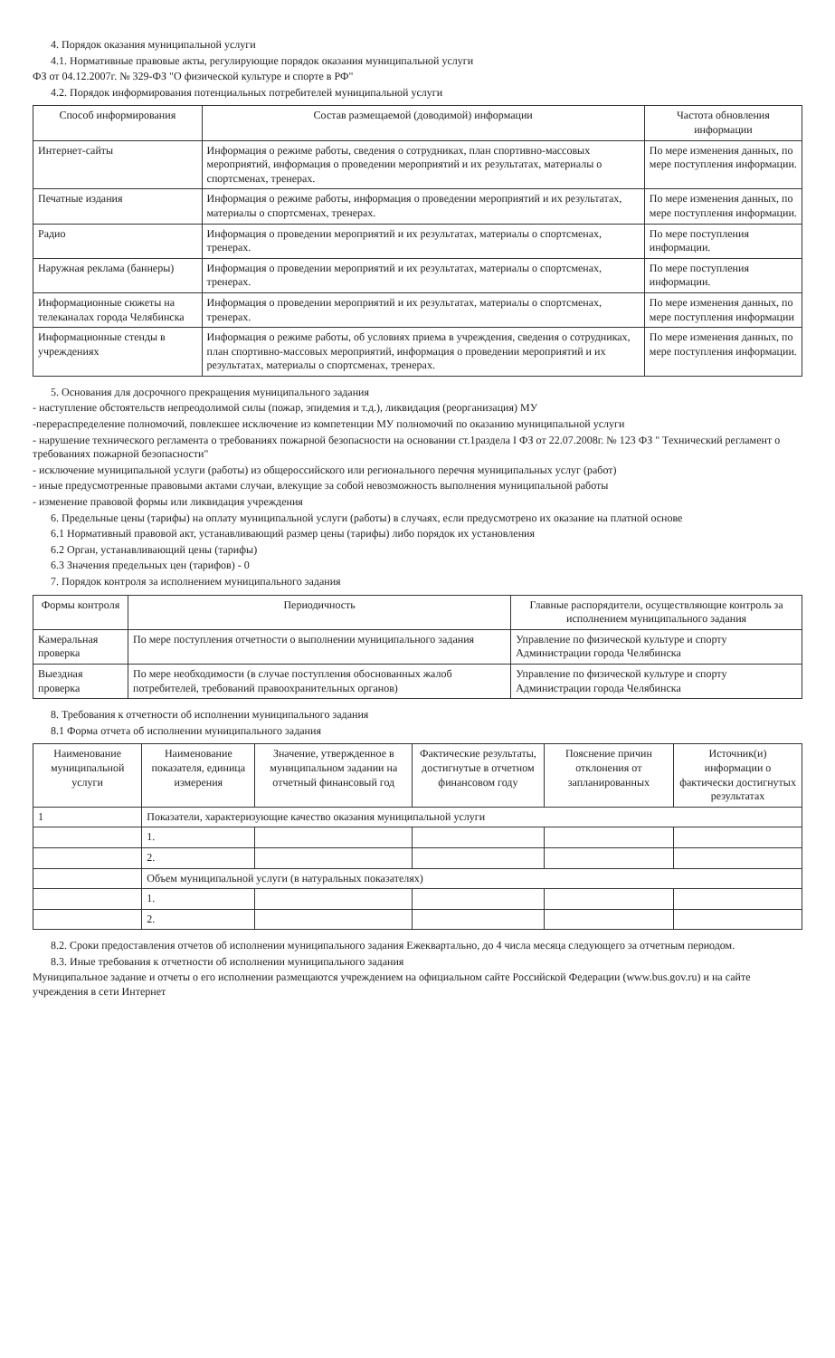4. Порядок оказания муниципальной услуги
4.1. Нормативные правовые акты, регулирующие порядок оказания муниципальной услуги
ФЗ от 04.12.2007г. № 329-ФЗ "О физической культуре и спорте в РФ"
4.2. Порядок информирования потенциальных потребителей муниципальной услуги
| Способ информирования | Состав размещаемой (доводимой) информации | Частота обновления информации |
| --- | --- | --- |
| Интернет-сайты | Информация о режиме работы, сведения о сотрудниках, план спортивно-массовых мероприятий, информация о проведении мероприятий и их результатах, материалы о спортсменах, тренерах. | По мере изменения данных, по мере поступления информации. |
| Печатные издания | Информация о режиме работы, информация о проведении мероприятий и их результатах, материалы о спортсменах, тренерах. | По мере изменения данных, по мере поступления информации. |
| Радио | Информация о проведении мероприятий и их результатах, материалы о спортсменах, тренерах. | По мере поступления информации. |
| Наружная реклама (баннеры) | Информация о проведении мероприятий и их результатах, материалы о спортсменах, тренерах. | По мере поступления информации. |
| Информационные сюжеты на телеканалах города Челябинска | Информация о проведении мероприятий и их результатах, материалы о спортсменах, тренерах. | По мере изменения данных, по мере поступления информации |
| Информационные стенды в учреждениях | Информация о режиме работы, об условиях приема в учреждения, сведения о сотрудниках, план спортивно-массовых мероприятий, информация о проведении мероприятий и их результатах, материалы о спортсменах, тренерах. | По мере изменения данных, по мере поступления информации. |
5. Основания для досрочного прекращения муниципального задания
- наступление обстоятельств непреодолимой силы (пожар, эпидемия и т.д.), ликвидация (реорганизация) МУ
-перераспределение полномочий, повлекшее исключение из компетенции МУ полномочий по оказанию муниципальной услуги
- нарушение технического регламента о требованиях пожарной безопасности на основании ст.1раздела I ФЗ от 22.07.2008г. № 123 ФЗ " Технический регламент о требованиях пожарной безопасности"
- исключение муниципальной услуги (работы) из общероссийского или регионального перечня муниципальных услуг (работ)
- иные предусмотренные правовыми актами случаи, влекущие за собой невозможность выполнения муниципальной работы
- изменение правовой формы или ликвидация учреждения
6. Предельные цены (тарифы) на оплату муниципальной услуги (работы) в случаях, если предусмотрено их оказание на платной основе
6.1 Нормативный правовой акт, устанавливающий размер цены (тарифы) либо порядок их установления
6.2 Орган, устанавливающий цены (тарифы)
6.3 Значения предельных цен (тарифов) - 0
7. Порядок контроля за исполнением муниципального задания
| Формы контроля | Периодичность | Главные распорядители, осуществляющие контроль за исполнением муниципального задания |
| --- | --- | --- |
| Камеральная проверка | По мере поступления отчетности о выполнении муниципального задания | Управление по физической культуре и спорту Администрации города Челябинска |
| Выездная проверка | По мере необходимости (в случае поступления обоснованных жалоб потребителей, требований правоохранительных органов) | Управление по физической культуре и спорту Администрации города Челябинска |
8. Требования к отчетности об исполнении муниципального задания
8.1 Форма отчета об исполнении муниципального задания
| Наименование муниципальной услуги | Наименование показателя, единица измерения | Значение, утвержденное в муниципальном задании на отчетный финансовый год | Фактические результаты, достигнутые в отчетном финансовом году | Пояснение причин отклонения от запланированных | Источник(и) информации о фактически достигнутых результатах |
| --- | --- | --- | --- | --- | --- |
| 1 | Показатели, характеризующие качество оказания муниципальной услуги | | | | |
| | 1. | | | | |
| | 2. | | | | |
| | Объем муниципальной услуги (в натуральных показателях) | | | | |
| | 1. | | | | |
| | 2. | | | | |
8.2. Сроки предоставления отчетов об исполнении муниципального задания Ежеквартально, до 4 числа месяца следующего за отчетным периодом.
8.3. Иные требования к отчетности об исполнении муниципального задания
Муниципальное задание и отчеты о его исполнении размещаются учреждением на официальном сайте Российской Федерации (www.bus.gov.ru) и на сайте учреждения в сети Интернет